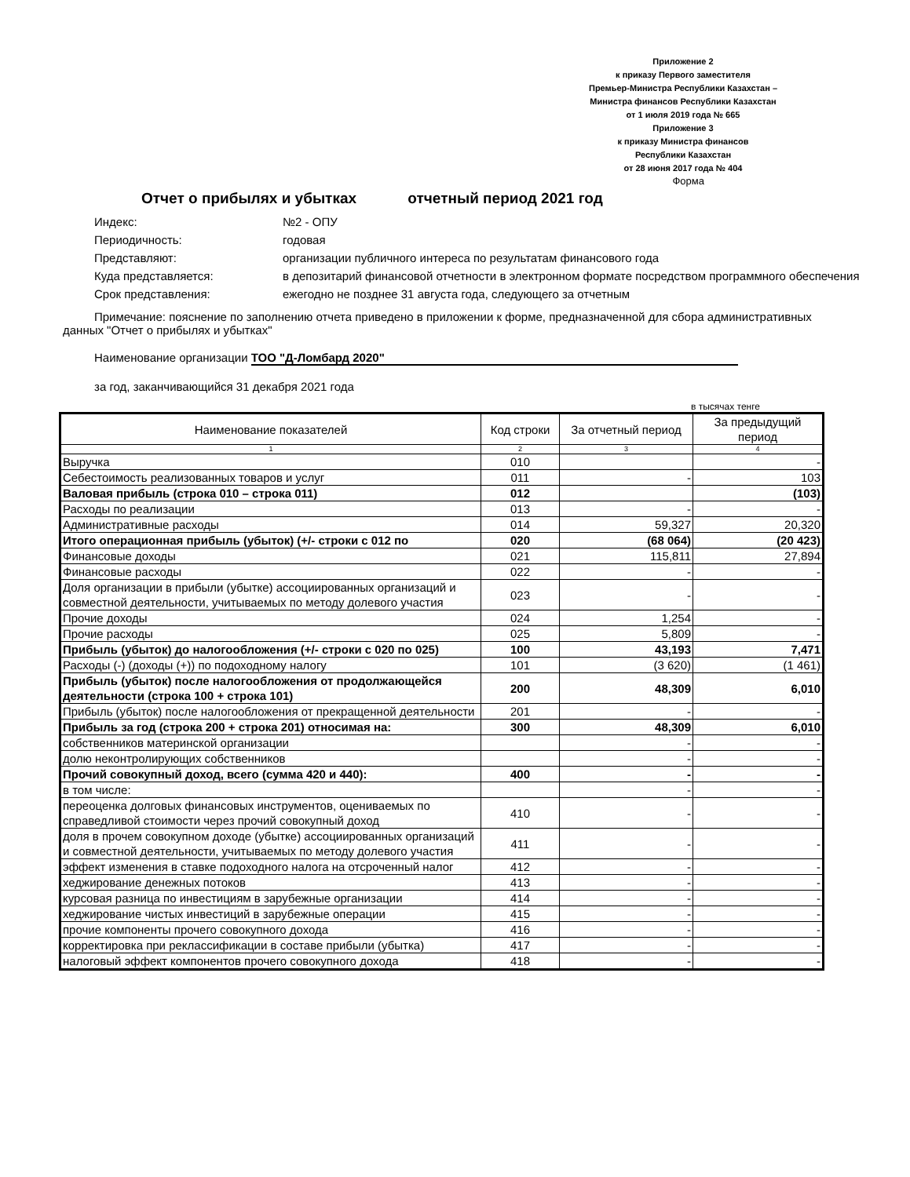Приложение 2
к приказу Первого заместителя
Премьер-Министра Республики Казахстан –
Министра финансов Республики Казахстан
от 1 июля 2019 года № 665
Приложение 3
к приказу Министра финансов
Республики Казахстан
от 28 июня 2017 года № 404
Форма
Отчет о прибылях и убытках отчетный период 2021 год
Индекс: №2 - ОПУ
Периодичность: годовая
Представляют: организации публичного интереса по результатам финансового года
Куда представляется: в депозитарий финансовой отчетности в электронном формате посредством программного обеспечения
Срок представления: ежегодно не позднее 31 августа года, следующего за отчетным
Примечание: пояснение по заполнению отчета приведено в приложении к форме, предназначенной для сбора административных данных "Отчет о прибылях и убытках"
Наименование организации ТОО "Д-Ломбард 2020"
за год, заканчивающийся 31 декабря 2021 года
в тысячах тенге
| Наименование показателей | Код строки | За отчетный период | За предыдущий период |
| --- | --- | --- | --- |
| 1 | 2 | 3 | 4 |
| Выручка | 010 | | - |
| Себестоимость реализованных товаров и услуг | 011 | - | 103 |
| Валовая прибыль (строка 010 – строка 011) | 012 | | (103) |
| Расходы по реализации | 013 | - | - |
| Административные расходы | 014 | 59,327 | 20,320 |
| Итого операционная прибыль (убыток) (+/- строки с 012 по | 020 | (68 064) | (20 423) |
| Финансовые доходы | 021 | 115,811 | 27,894 |
| Финансовые расходы | 022 | - | - |
| Доля организации в прибыли (убытке) ассоциированных организаций и совместной деятельности, учитываемых по методу долевого участия | 023 | - | - |
| Прочие доходы | 024 | 1,254 | - |
| Прочие расходы | 025 | 5,809 | - |
| Прибыль (убыток) до налогообложения (+/- строки с 020 по 025) | 100 | 43,193 | 7,471 |
| Расходы (-) (доходы (+)) по подоходному налогу | 101 | (3 620) | (1 461) |
| Прибыль (убыток) после налогообложения от продолжающейся деятельности (строка 100 + строка 101) | 200 | 48,309 | 6,010 |
| Прибыль (убыток) после налогообложения от прекращенной деятельности | 201 | - | - |
| Прибыль за год (строка 200 + строка 201) относимая на: | 300 | 48,309 | 6,010 |
| собственников материнской организации | | - | - |
| долю неконтролирующих собственников | | - | - |
| Прочий совокупный доход, всего (сумма 420 и 440): | 400 | - | - |
| в том числе: | | - | - |
| переоценка долговых финансовых инструментов, оцениваемых по справедливой стоимости через прочий совокупный доход | 410 | - | - |
| доля в прочем совокупном доходе (убытке) ассоциированных организаций и совместной деятельности, учитываемых по методу долевого участия | 411 | - | - |
| эффект изменения в ставке подоходного налога на отсроченный налог | 412 | - | - |
| хеджирование денежных потоков | 413 | - | - |
| курсовая разница по инвестициям в зарубежные организации | 414 | - | - |
| хеджирование чистых инвестиций в зарубежные операции | 415 | - | - |
| прочие компоненты прочего совокупного дохода | 416 | - | - |
| корректировка при реклассификации в составе прибыли (убытка) | 417 | - | - |
| налоговый эффект компонентов прочего совокупного дохода | 418 | - | - |